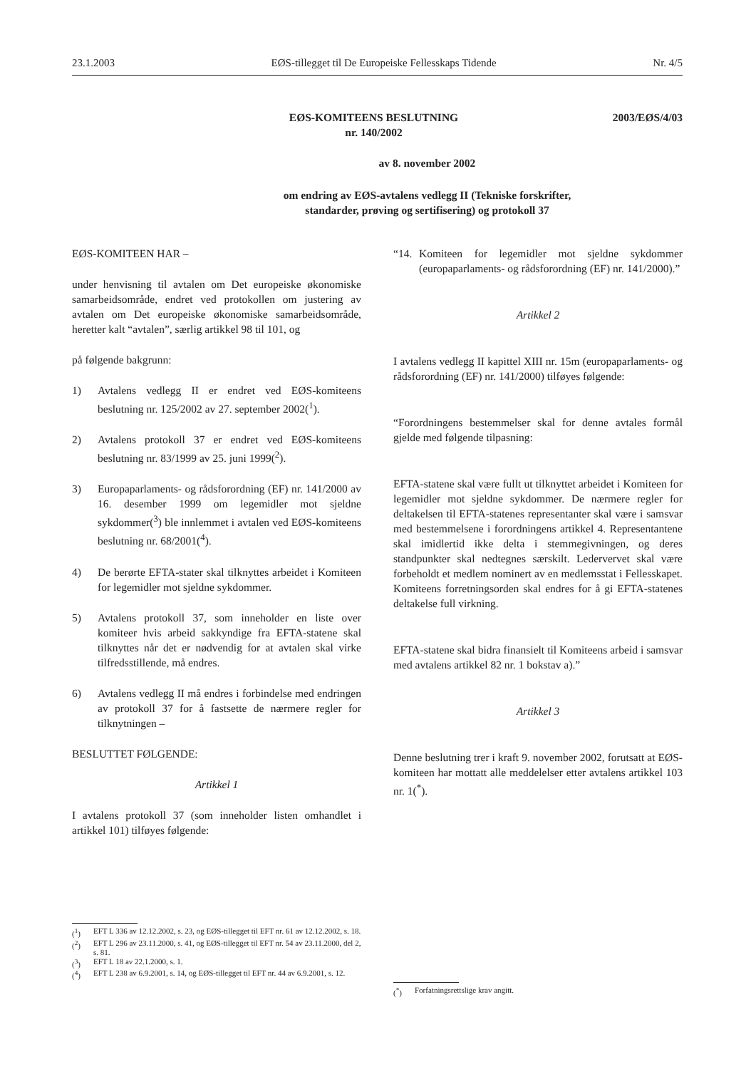23.1.2003 EØS-tillegget til De Europeiske Fellesskaps Tidende Nr. 4/5
EØS-KOMITEENS BESLUTNING
nr. 140/2002
2003/EØS/4/03
av 8. november 2002
om endring av EØS-avtalens vedlegg II (Tekniske forskrifter,
standarder, prøving og sertifisering) og protokoll 37
EØS-KOMITEEN HAR –
under henvisning til avtalen om Det europeiske økonomiske samarbeidsområde, endret ved protokollen om justering av avtalen om Det europeiske økonomiske samarbeidsområde, heretter kalt “avtalen”, særlig artikkel 98 til 101, og
på følgende bakgrunn:
1) Avtalens vedlegg II er endret ved EØS-komiteens beslutning nr. 125/2002 av 27. september 2002(<sup>1</sup>).
2) Avtalens protokoll 37 er endret ved EØS-komiteens beslutning nr. 83/1999 av 25. juni 1999(<sup>2</sup>).
3) Europaparlaments- og rådsforordning (EF) nr. 141/2000 av 16. desember 1999 om legemidler mot sjeldne sykdommer(<sup>3</sup>) ble innlemmet i avtalen ved EØS-komiteens beslutning nr. 68/2001(<sup>4</sup>).
4) De berørte EFTA-stater skal tilknyttes arbeidet i Komiteen for legemidler mot sjeldne sykdommer.
5) Avtalens protokoll 37, som inneholder en liste over komiteer hvis arbeid sakkyndige fra EFTA-statene skal tilknyttes når det er nødvendig for at avtalen skal virke tilfredsstillende, må endres.
6) Avtalens vedlegg II må endres i forbindelse med endringen av protokoll 37 for å fastsette de nærmere regler for tilknytningen –
BESLUTTET FØLGENDE:
Artikkel 1
I avtalens protokoll 37 (som inneholder listen omhandlet i artikkel 101) tilføyes følgende:
“14. Komiteen for legemidler mot sjeldne sykdommer (europaparlaments- og rådsforordning (EF) nr. 141/2000).”
Artikkel 2
I avtalens vedlegg II kapittel XIII nr. 15m (europaparlaments- og rådsforordning (EF) nr. 141/2000) tilføyes følgende:
“Forordningens bestemmelser skal for denne avtales formål gjelde med følgende tilpasning:
EFTA-statene skal være fullt ut tilknyttet arbeidet i Komiteen for legemidler mot sjeldne sykdommer. De nærmere regler for deltakelsen til EFTA-statenes representanter skal være i samsvar med bestemmelsene i forordningens artikkel 4. Representantene skal imidlertid ikke delta i stemmegivningen, og deres standpunkter skal nedtegnes særskilt. Ledervervet skal være forbeholdt et medlem nominert av en medlemsstat i Fellesskapet. Komiteens forretningsorden skal endres for å gi EFTA-statenes deltakelse full virkning.
EFTA-statene skal bidra finansielt til Komiteens arbeid i samsvar med avtalens artikkel 82 nr. 1 bokstav a).”
Artikkel 3
Denne beslutning trer i kraft 9. november 2002, forutsatt at EØS-komiteen har mottatt alle meddelelser etter avtalens artikkel 103 nr. 1(<sup>*</sup>).
(<sup>1</sup>) EFT L 336 av 12.12.2002, s. 23, og EØS-tillegget til EFT nr. 61 av 12.12.2002, s. 18.
(<sup>2</sup>) EFT L 296 av 23.11.2000, s. 41, og EØS-tillegget til EFT nr. 54 av 23.11.2000, del 2, s. 81.
(<sup>3</sup>) EFT L 18 av 22.1.2000, s. 1.
(<sup>4</sup>) EFT L 238 av 6.9.2001, s. 14, og EØS-tillegget til EFT nr. 44 av 6.9.2001, s. 12.
(<sup>*</sup>) Forfatningsrettslige krav angitt.